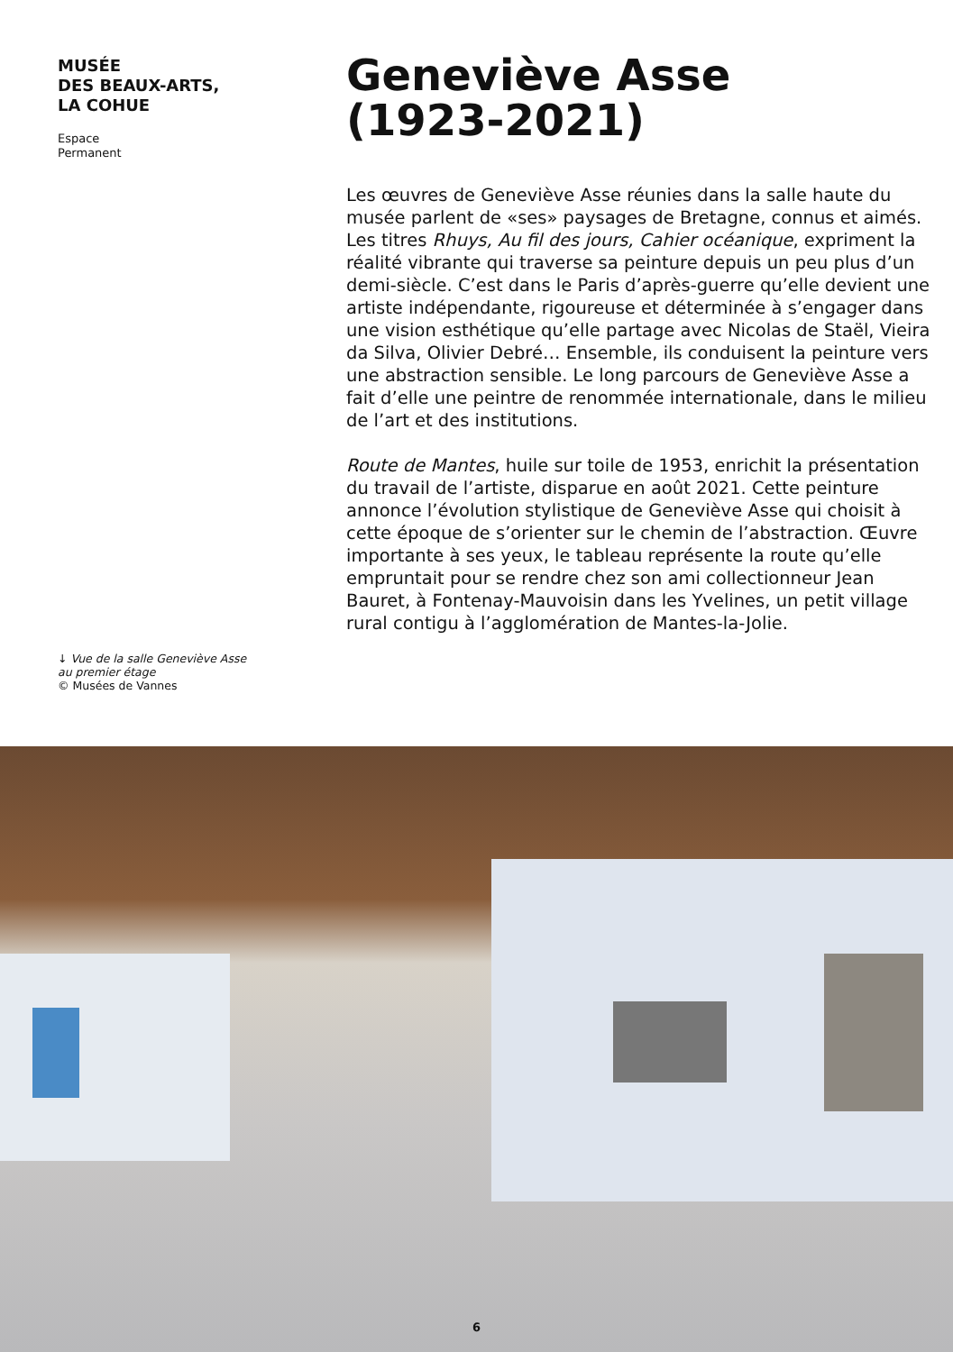MUSÉE
DES BEAUX-ARTS,
LA COHUE
Espace Permanent
↓ Vue de la salle Geneviève Asse
au premier étage
© Musées de Vannes
Geneviève Asse
(1923-2021)
Les œuvres de Geneviève Asse réunies dans la salle haute du musée parlent de «ses» paysages de Bretagne, connus et aimés. Les titres Rhuys, Au fil des jours, Cahier océanique, expriment la réalité vibrante qui traverse sa peinture depuis un peu plus d’un demi-siècle. C’est dans le Paris d’après-guerre qu’elle devient une artiste indépendante, rigoureuse et déterminée à s’engager dans une vision esthétique qu’elle partage avec Nicolas de Staël, Vieira da Silva, Olivier Debré… Ensemble, ils conduisent la peinture vers une abstraction sensible. Le long parcours de Geneviève Asse a fait d’elle une peintre de renommée internationale, dans le milieu de l’art et des institutions.
Route de Mantes, huile sur toile de 1953, enrichit la présentation du travail de l’artiste, disparue en août 2021. Cette peinture annonce l’évolution stylistique de Geneviève Asse qui choisit à cette époque de s’orienter sur le chemin de l’abstraction. Œuvre importante à ses yeux, le tableau représente la route qu’elle empruntait pour se rendre chez son ami collectionneur Jean Bauret, à Fontenay-Mauvoisin dans les Yvelines, un petit village rural contigu à l’agglomération de Mantes-la-Jolie.
6